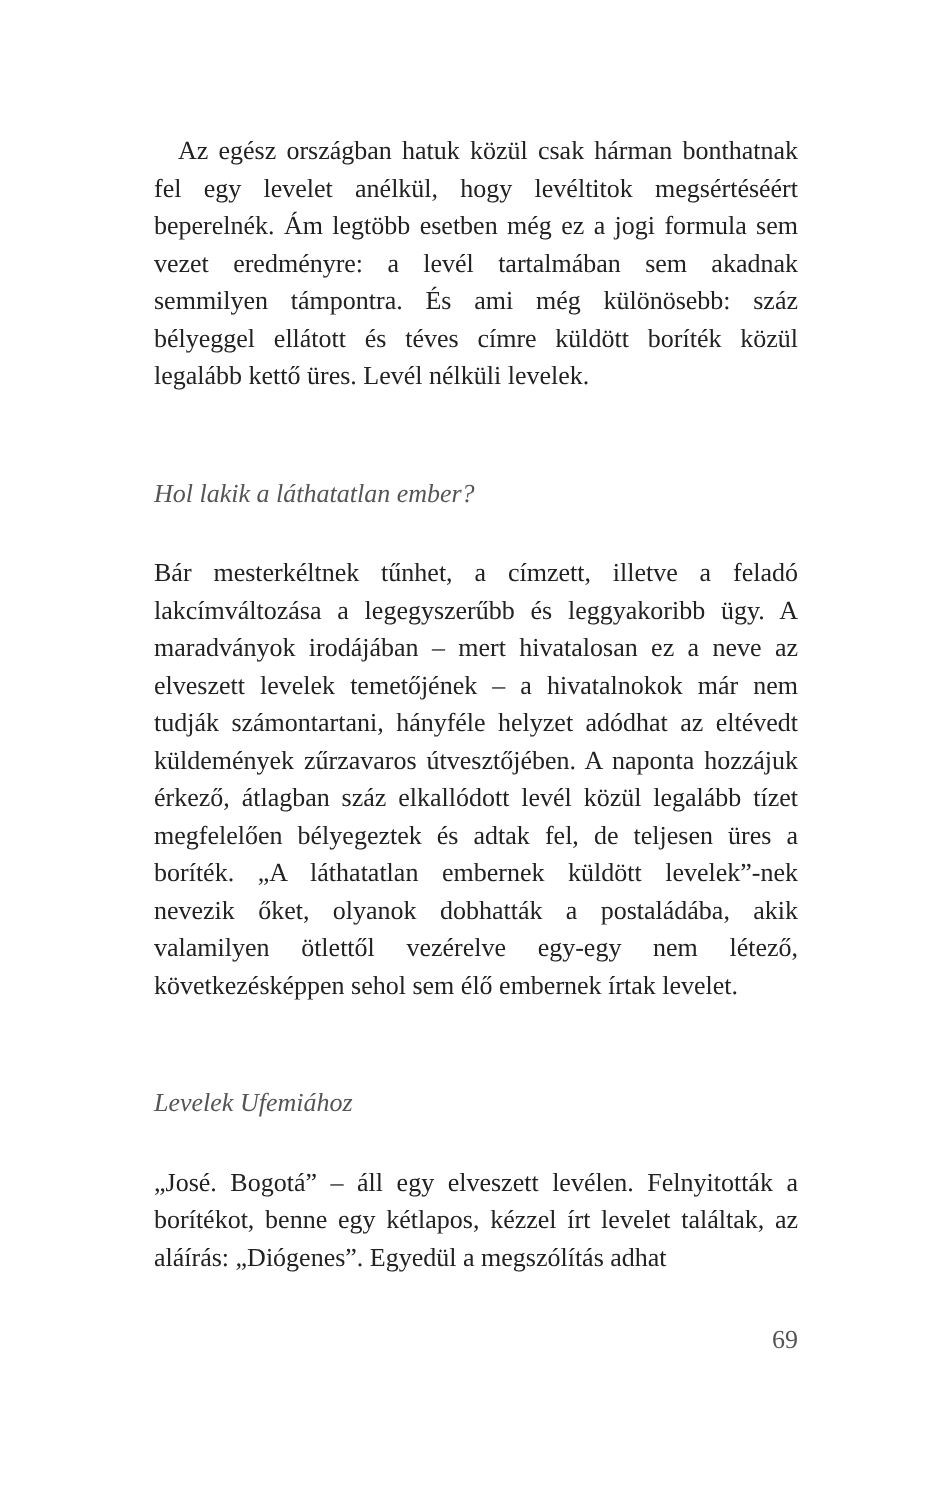Az egész országban hatuk közül csak hárman bonthatnak fel egy levelet anélkül, hogy levéltitok megsértéséért beperelnék. Ám legtöbb esetben még ez a jogi formula sem vezet eredményre: a levél tartalmában sem akadnak semmilyen támpontra. És ami még különösebb: száz bélyeggel ellátott és téves címre küldött boríték közül legalább kettő üres. Levél nélküli levelek.
Hol lakik a láthatatlan ember?
Bár mesterkéltnek tűnhet, a címzett, illetve a feladó lakcímváltozása a legegyszerűbb és leggyakoribb ügy. A maradványok irodájában – mert hivatalosan ez a neve az elveszett levelek temetőjének – a hivatalnokok már nem tudják számontartani, hányféle helyzet adódhat az eltévedt küldemények zűrzavaros útvesztőjében. A naponta hozzájuk érkező, átlagban száz elkallódott levél közül legalább tízet megfelelően bélyegeztek és adtak fel, de teljesen üres a boríték. „A láthatatlan embernek küldött levelek”-nek nevezik őket, olyanok dobhatták a postaládába, akik valamilyen ötlettől vezérelve egy-egy nem létező, következésképpen sehol sem élő embernek írtak levelet.
Levelek Ufemiához
„José. Bogotá” – áll egy elveszett levélen. Felnyitották a borítékot, benne egy kétlapos, kézzel írt levelet találtak, az aláírás: „Diógenes”. Egyedül a megszólítás adhat
69